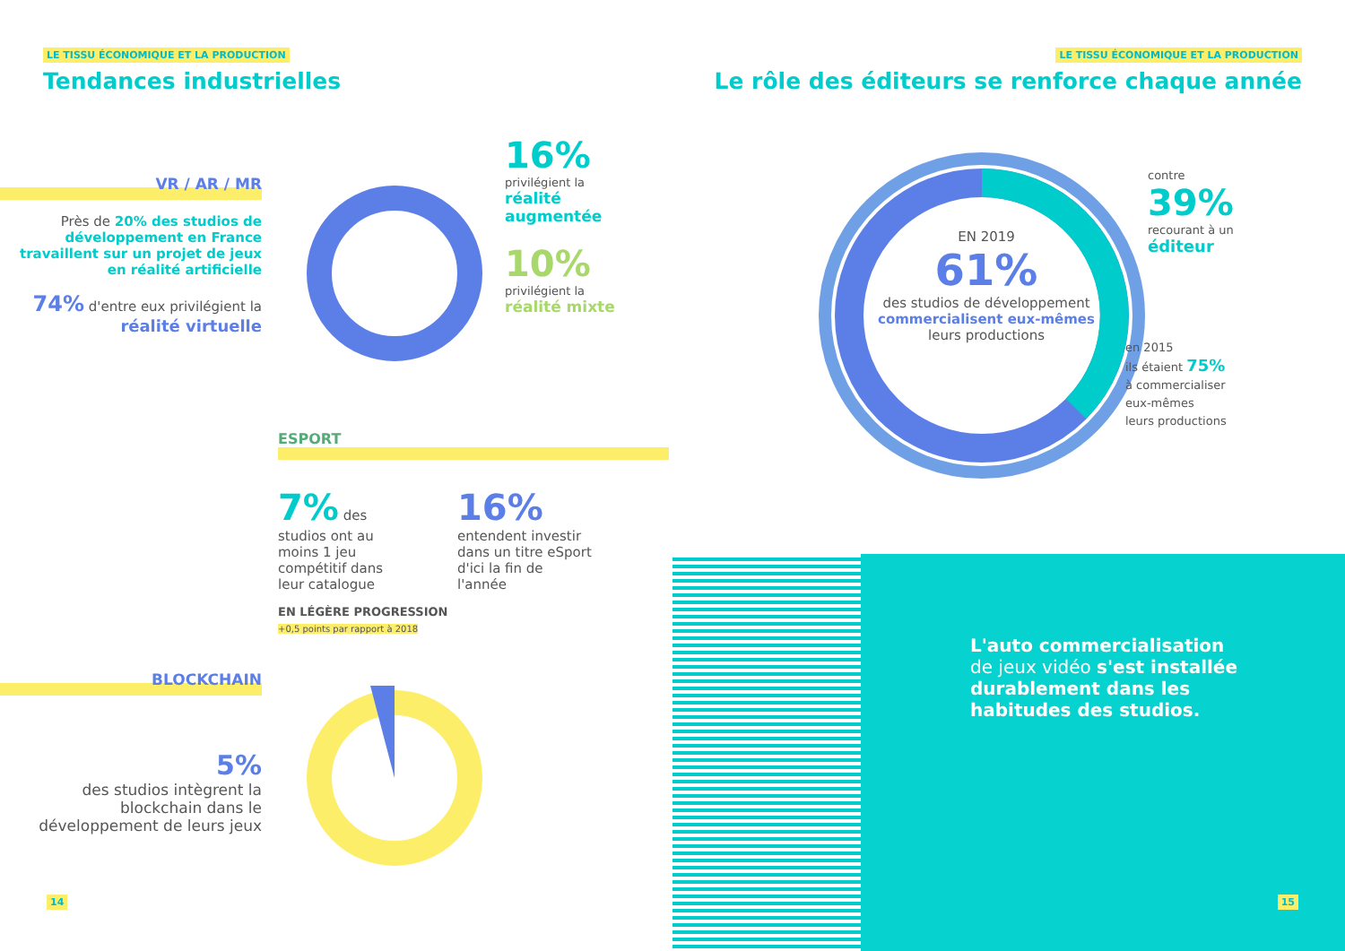LE TISSU ÉCONOMIQUE ET LA PRODUCTION
Tendances industrielles
VR / AR / MR
Près de 20% des studios de développement en France travaillent sur un projet de jeux en réalité artificielle
74% d'entre eux privilégient la réalité virtuelle
16%
privilégient la
réalité augmentée
10%
privilégient la
réalité mixte
ESPORT
7% des studios ont au moins 1 jeu compétitif dans leur catalogue
16% entendent investir dans un titre eSport d'ici la fin de l'année
EN LÉGÈRE PROGRESSION
+0,5 points par rapport à 2018
BLOCKCHAIN
5%
des studios intègrent la blockchain dans le développement de leurs jeux
14
LE TISSU ÉCONOMIQUE ET LA PRODUCTION
Le rôle des éditeurs se renforce chaque année
EN 2019
61%
des studios de développement commercialisent eux-mêmes leurs productions
contre
39%
recourant à un
éditeur
en 2015
ils étaient 75%
à commercialiser
eux-mêmes
leurs productions
L'auto commercialisation de jeux vidéo s'est installée durablement dans les habitudes des studios.
15